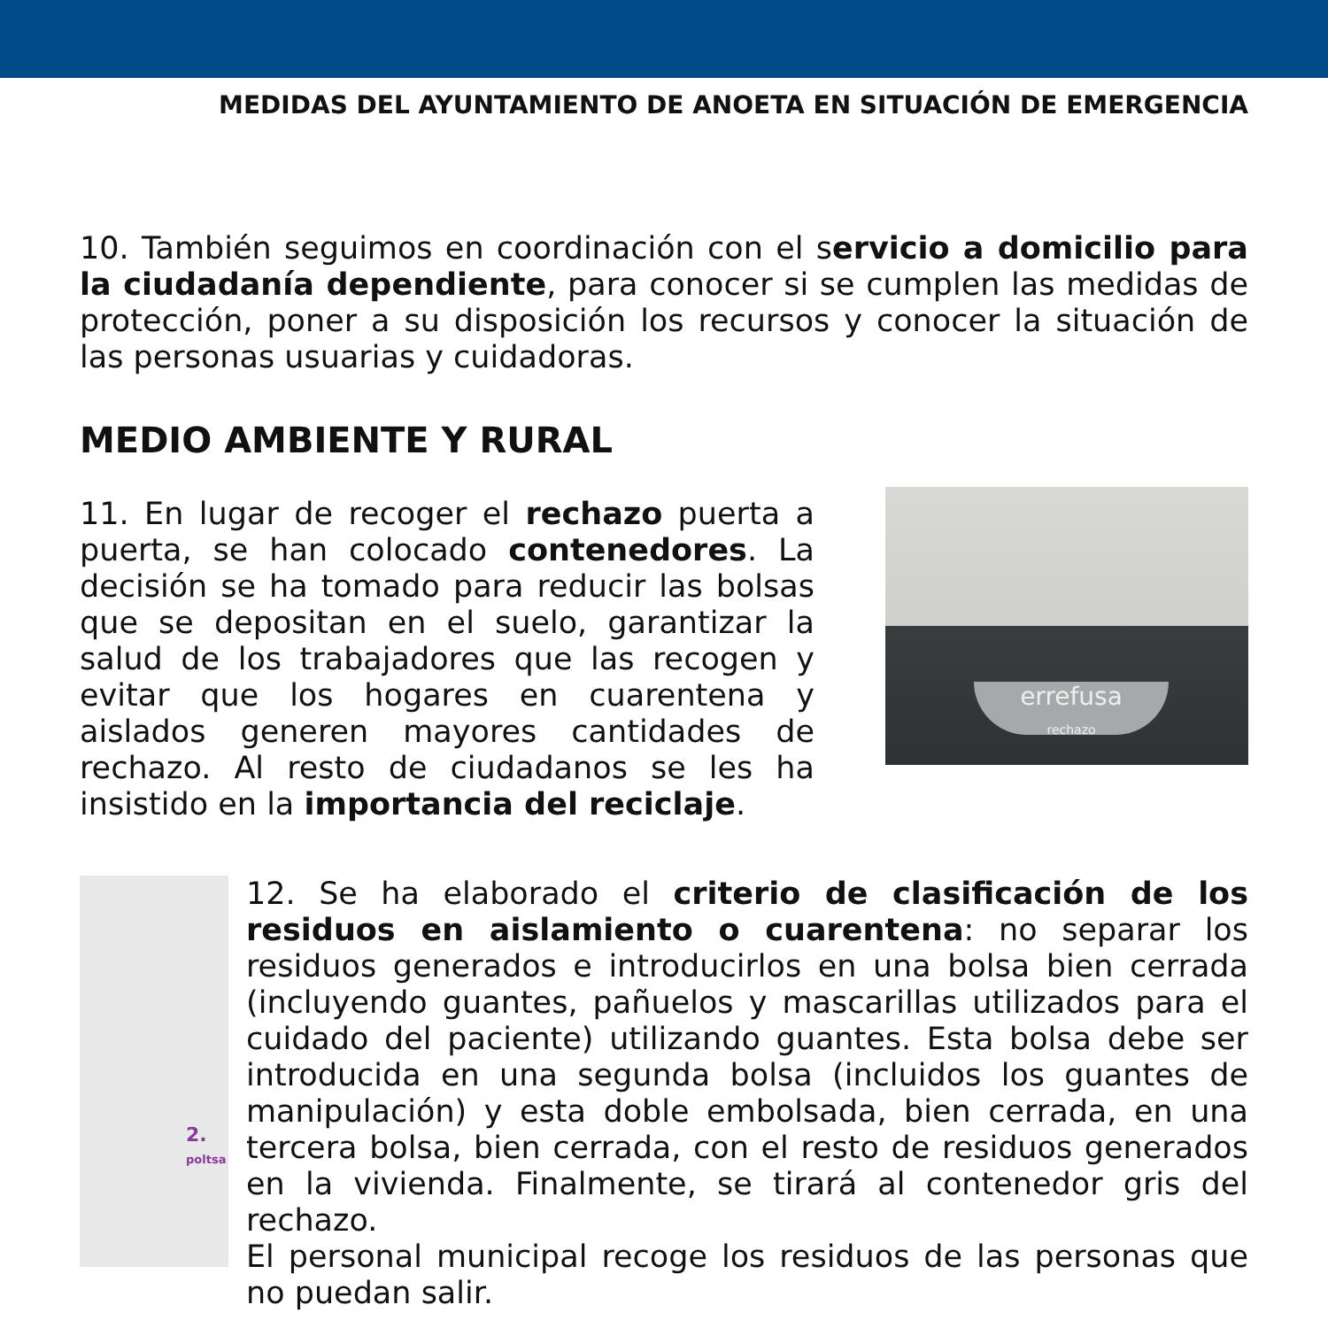MEDIDAS DEL AYUNTAMIENTO DE ANOETA EN SITUACIÓN DE EMERGENCIA
10. También seguimos en coordinación con el servicio a domicilio para la ciudadanía dependiente, para conocer si se cumplen las medidas de protección, poner a su disposición los recursos y conocer la situación de las personas usuarias y cuidadoras.
MEDIO AMBIENTE Y RURAL
11. En lugar de recoger el rechazo puerta a puerta, se han colocado contenedores. La decisión se ha tomado para reducir las bolsas que se depositan en el suelo, garantizar la salud de los trabajadores que las recogen y evitar que los hogares en cuarentena y aislados generen mayores cantidades de rechazo. Al resto de ciudadanos se les ha insistido en la importancia del reciclaje.
errefusa
rechazo
2.
poltsa
12. Se ha elaborado el criterio de clasificación de los residuos en aislamiento o cuarentena: no separar los residuos generados e introducirlos en una bolsa bien cerrada (incluyendo guantes, pañuelos y mascarillas utilizados para el cuidado del paciente) utilizando guantes. Esta bolsa debe ser introducida en una segunda bolsa (incluidos los guantes de manipulación) y esta doble embolsada, bien cerrada, en una tercera bolsa, bien cerrada, con el resto de residuos generados en la vivienda. Finalmente, se tirará al contenedor gris del rechazo.
El personal municipal recoge los residuos de las personas que no puedan salir.